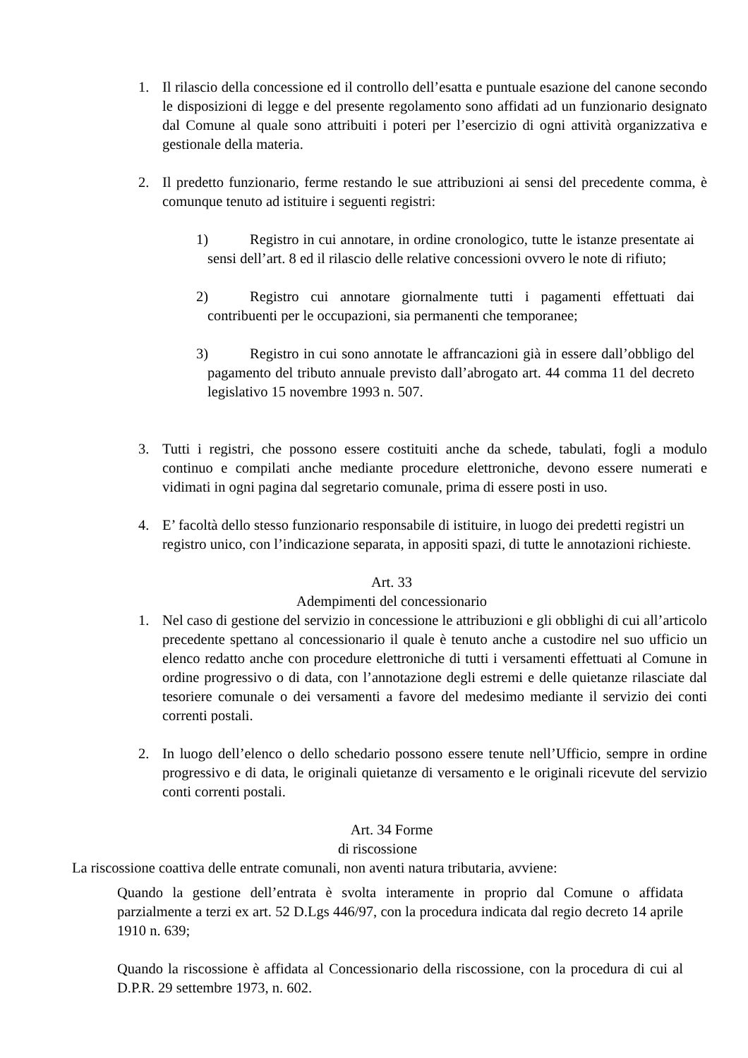1. Il rilascio della concessione ed il controllo dell’esatta e puntuale esazione del canone secondo le disposizioni di legge e del presente regolamento sono affidati ad un funzionario designato dal Comune al quale sono attribuiti i poteri per l’esercizio di ogni attività organizzativa e gestionale della materia.
2. Il predetto funzionario, ferme restando le sue attribuzioni ai sensi del precedente comma, è comunque tenuto ad istituire i seguenti registri:
1) Registro in cui annotare, in ordine cronologico, tutte le istanze presentate ai sensi dell’art. 8 ed il rilascio delle relative concessioni ovvero le note di rifiuto;
2) Registro cui annotare giornalmente tutti i pagamenti effettuati dai contribuenti per le occupazioni, sia permanenti che temporanee;
3) Registro in cui sono annotate le affrancazioni già in essere dall’obbligo del pagamento del tributo annuale previsto dall’abrogato art. 44 comma 11 del decreto legislativo 15 novembre 1993 n. 507.
3. Tutti i registri, che possono essere costituiti anche da schede, tabulati, fogli a modulo continuo e compilati anche mediante procedure elettroniche, devono essere numerati e vidimati in ogni pagina dal segretario comunale, prima di essere posti in uso.
4. E’ facoltà dello stesso funzionario responsabile di istituire, in luogo dei predetti registri un registro unico, con l’indicazione separata, in appositi spazi, di tutte le annotazioni richieste.
Art. 33
Adempimenti del concessionario
1. Nel caso di gestione del servizio in concessione le attribuzioni e gli obblighi di cui all’articolo precedente spettano al concessionario il quale è tenuto anche a custodire nel suo ufficio un elenco redatto anche con procedure elettroniche di tutti i versamenti effettuati al Comune in ordine progressivo o di data, con l’annotazione degli estremi e delle quietanze rilasciate dal tesoriere comunale o dei versamenti a favore del medesimo mediante il servizio dei conti correnti postali.
2. In luogo dell’elenco o dello schedario possono essere tenute nell’Ufficio, sempre in ordine progressivo e di data, le originali quietanze di versamento e le originali ricevute del servizio conti correnti postali.
Art. 34 Forme
di riscossione
La riscossione coattiva delle entrate comunali, non aventi natura tributaria, avviene:
Quando la gestione dell’entrata è svolta interamente in proprio dal Comune o affidata parzialmente a terzi ex art. 52 D.Lgs 446/97, con la procedura indicata dal regio decreto 14 aprile 1910 n. 639;
Quando la riscossione è affidata al Concessionario della riscossione, con la procedura di cui al D.P.R. 29 settembre 1973, n. 602.